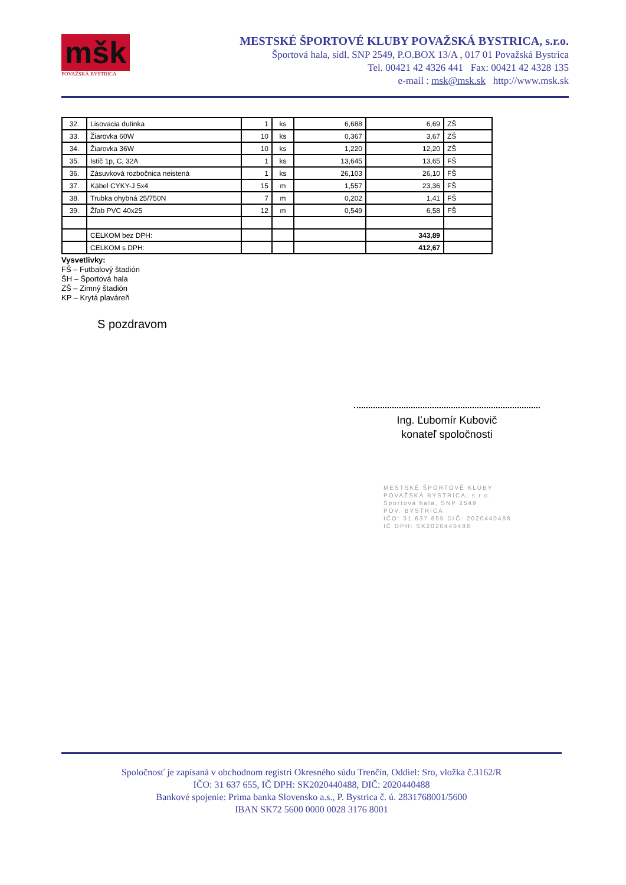mšk
POVAŽSKÁ BYSTRICA
MESTSKÉ ŠPORTOVÉ KLUBY POVAŽSKÁ BYSTRICA, s.r.o.
Športová hala, sídl. SNP 2549, P.O.BOX 13/A , 017 01 Považská Bystrica
Tel. 00421 42 4326 441 Fax: 00421 42 4328 135
e-mail : msk@msk.sk http://www.msk.sk
| 32. | Lisovacia dutinka | 1 | ks | 6,688 | 6,69 | ZŠ |
| 33. | Žiarovka 60W | 10 | ks | 0,367 | 3,67 | ZŠ |
| 34. | Žiarovka 36W | 10 | ks | 1,220 | 12,20 | ZŠ |
| 35. | Istič 1p, C, 32A | 1 | ks | 13,645 | 13,65 | FŠ |
| 36. | Zásuvková rozbočnica neistená | 1 | ks | 26,103 | 26,10 | FŠ |
| 37. | Kábel CYKY-J 5x4 | 15 | m | 1,557 | 23,36 | FŠ |
| 38. | Trubka ohybná 25/750N | 7 | m | 0,202 | 1,41 | FŠ |
| 39. | Žľab PVC 40x25 | 12 | m | 0,549 | 6,58 | FŠ |
| | CELKOM bez DPH: | | | | 343,89 | |
| | CELKOM s DPH: | | | | 412,67 | |
Vysvetlivky:
FŠ – Futbalový štadión
ŠH – Športová hala
ZŠ – Zimný štadión
KP – Krytá plaváreň
S pozdravom
Ing. Ľubomír Kubovič
konateľ spoločnosti
MESTSKÉ ŠPORTOVÉ KLUBY
POVAŽSKÁ BYSTRICA, s.r.o.
Športová hala, SNP 2549
POV. BYSTRICA
IČO: 31 637 655 DIČ: 2020440488
IČ DPH: SK2020440488
Spoločnosť je zapísaná v obchodnom registri Okresného súdu Trenčín, Oddiel: Sro, vložka č.3162/R
IČO: 31 637 655, IČ DPH: SK2020440488, DIČ: 2020440488
Bankové spojenie: Prima banka Slovensko a.s., P. Bystrica č. ú. 2831768001/5600
IBAN SK72 5600 0000 0028 3176 8001